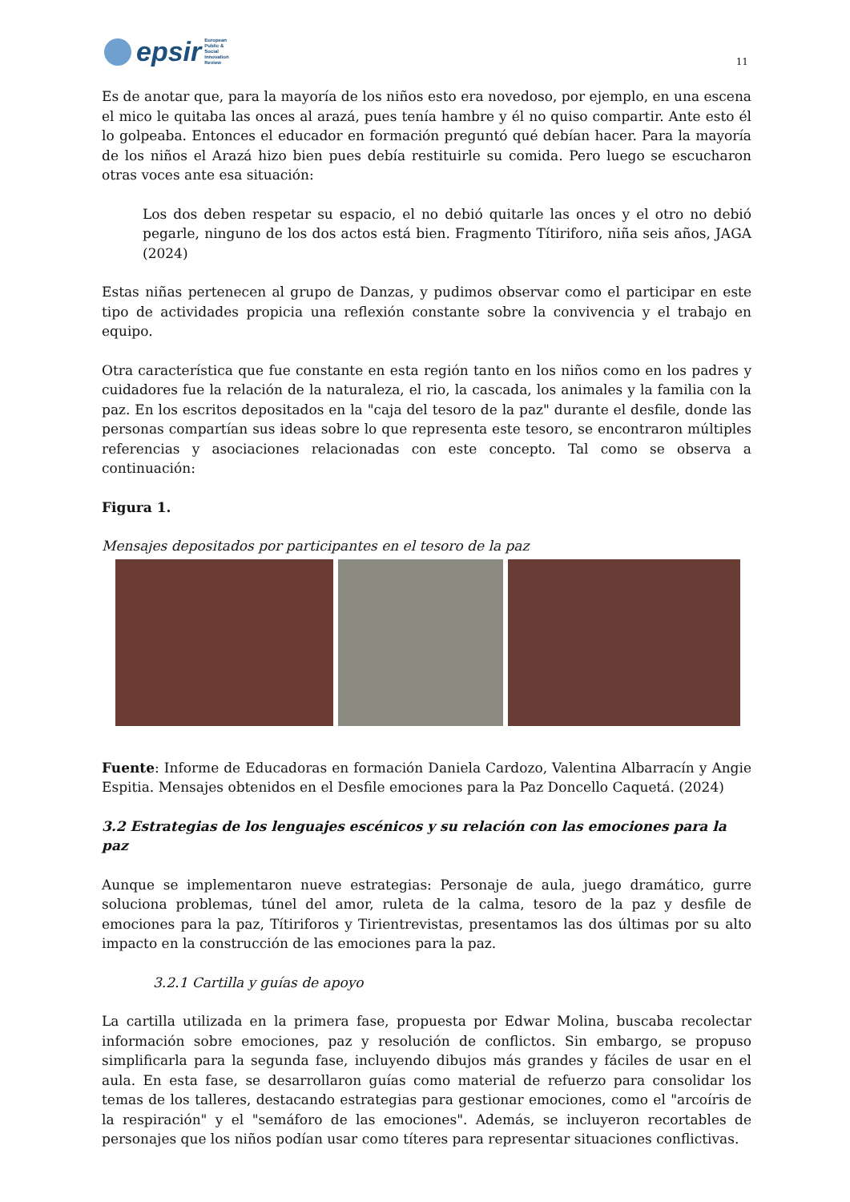epsir European Public & Social Innovation Review
11
Es de anotar que, para la mayoría de los niños esto era novedoso, por ejemplo, en una escena el mico le quitaba las onces al arazá, pues tenía hambre y él no quiso compartir. Ante esto él lo golpeaba. Entonces el educador en formación preguntó qué debían hacer. Para la mayoría de los niños el Arazá hizo bien pues debía restituirle su comida. Pero luego se escucharon otras voces ante esa situación:
Los dos deben respetar su espacio, el no debió quitarle las onces y el otro no debió pegarle, ninguno de los dos actos está bien. Fragmento Títiriforo, niña seis años, JAGA (2024)
Estas niñas pertenecen al grupo de Danzas, y pudimos observar como el participar en este tipo de actividades propicia una reflexión constante sobre la convivencia y el trabajo en equipo.
Otra característica que fue constante en esta región tanto en los niños como en los padres y cuidadores fue la relación de la naturaleza, el rio, la cascada, los animales y la familia con la paz. En los escritos depositados en la "caja del tesoro de la paz" durante el desfile, donde las personas compartían sus ideas sobre lo que representa este tesoro, se encontraron múltiples referencias y asociaciones relacionadas con este concepto. Tal como se observa a continuación:
Figura 1.
Mensajes depositados por participantes en el tesoro de la paz
Fuente: Informe de Educadoras en formación Daniela Cardozo, Valentina Albarracín y Angie Espitia. Mensajes obtenidos en el Desfile emociones para la Paz Doncello Caquetá. (2024)
3.2 Estrategias de los lenguajes escénicos y su relación con las emociones para la paz
Aunque se implementaron nueve estrategias: Personaje de aula, juego dramático, gurre soluciona problemas, túnel del amor, ruleta de la calma, tesoro de la paz y desfile de emociones para la paz, Títiriforos y Tirientrevistas, presentamos las dos últimas por su alto impacto en la construcción de las emociones para la paz.
3.2.1 Cartilla y guías de apoyo
La cartilla utilizada en la primera fase, propuesta por Edwar Molina, buscaba recolectar información sobre emociones, paz y resolución de conflictos. Sin embargo, se propuso simplificarla para la segunda fase, incluyendo dibujos más grandes y fáciles de usar en el aula. En esta fase, se desarrollaron guías como material de refuerzo para consolidar los temas de los talleres, destacando estrategias para gestionar emociones, como el "arcoíris de la respiración" y el "semáforo de las emociones". Además, se incluyeron recortables de personajes que los niños podían usar como títeres para representar situaciones conflictivas.